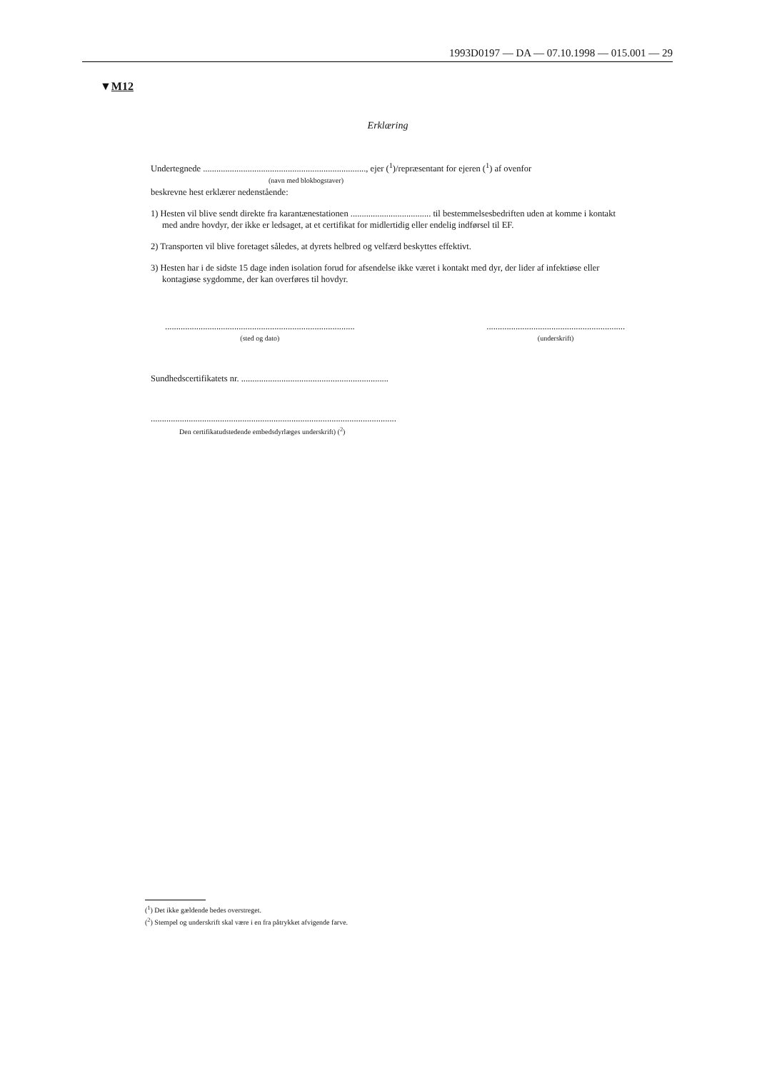1993D0197 — DA — 07.10.1998 — 015.001 — 29
▼M12
Erklæring
Undertegnede ........................................................................., ejer (<sup>1</sup>)/repræsentant for ejeren (<sup>1</sup>) af ovenfor
(navn med blokbogstaver)
beskrevne hest erklærer nedenstående:
1) Hesten vil blive sendt direkte fra karantænestationen .................................... til bestemmelsesbedriften uden at komme i kontakt med andre hovdyr, der ikke er ledsaget, at et certifikat for midlertidig eller endelig indførsel til EF.
2) Transporten vil blive foretaget således, at dyrets helbred og velfærd beskyttes effektivt.
3) Hesten har i de sidste 15 dage inden isolation forud for afsendelse ikke været i kontakt med dyr, der lider af infektiøse eller kontagiøse sygdomme, der kan overføres til hovdyr.
.....................................................................................
(sted og dato)
..............................................................
(underskrift)
Sundhedscertifikatets nr. ..................................................................
..............................................................................................................
Den certifikatudstedende embedsdyrlæges underskrift) (<sup>2</sup>)
(<sup>1</sup>) Det ikke gældende bedes overstreget.
(<sup>2</sup>) Stempel og underskrift skal være i en fra påtrykket afvigende farve.